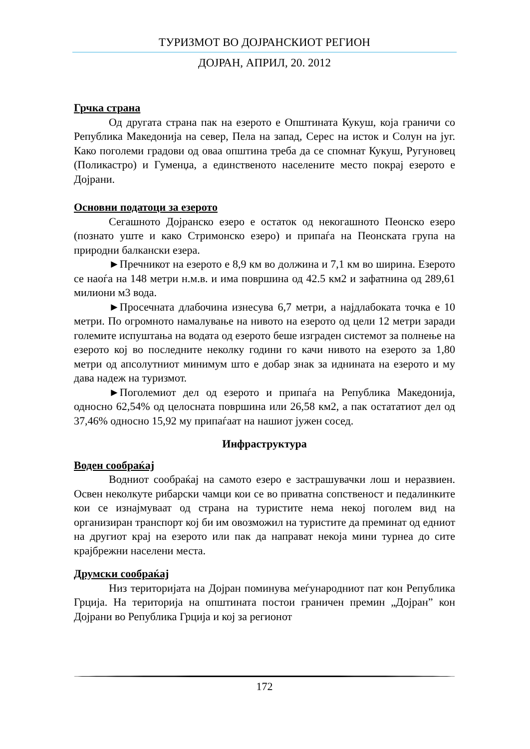ТУРИЗМОТ ВО ДОЈРАНСКИОТ РЕГИОН
ДОЈРАН, АПРИЛ, 20. 2012
Грчка страна
Од другата страна пак на езерото е Општината Кукуш, која граничи со Република Македонија на север, Пела на запад, Серес на исток и Солун на југ. Како поголеми градови од оваа општина треба да се спомнат Кукуш, Ругуновец (Поликастро) и Гуменџа, а единственото населените место покрај езерото е Дојрани.
Основни податоци за езерото
Сегашното Дојранско езеро е остаток од некогашното Пеонско езеро (познато уште и како Стримонско езеро) и припаѓа на Пеонската група на природни балкански езера.
►Пречникот на езерото е 8,9 км во должина и 7,1 км во ширина. Езерото се наоѓа на 148 метри н.м.в. и има површина од 42.5 км2 и зафатнина од 289,61 милиони м3 вода.
►Просечната длабочина изнесува 6,7 метри, а најдлабоката точка е 10 метри. По огромното намалување на нивото на езерото од цели 12 метри заради големите испуштања на водата од езерото беше изграден системот за полнење на езерото кој во последните неколку години го качи нивото на езерото за 1,80 метри од апсолутниот минимум што е добар знак за иднината на езерото и му дава надеж на туризмот.
►Поголемиот дел од езерото и припаѓа на Република Македонија, односно 62,54% од целосната површина или 26,58 км2, а пак остататиот дел од 37,46% односно 15,92 му припаѓаат на нашиот јужен сосед.
Инфраструктура
Воден сообраќај
Водниот сообраќај на самото езеро е застрашувачки лош и неразвиен. Освен неколкуте рибарски чамци кои се во приватна сопственост и педалинките кои се изнајмуваат од страна на туристите нема некој поголем вид на организиран транспорт кој би им овозможил на туристите да преминат од едниот на другиот крај на езерото или пак да направат некоја мини турнеа до сите крајбрежни населени места.
Друмски сообраќај
Низ територијата на Дојран поминува меѓународниот пат кон Република Грција. На територија на општината постои граничен премин „Дојран” кон Дојрани во Република Грција и кој за регионот
172